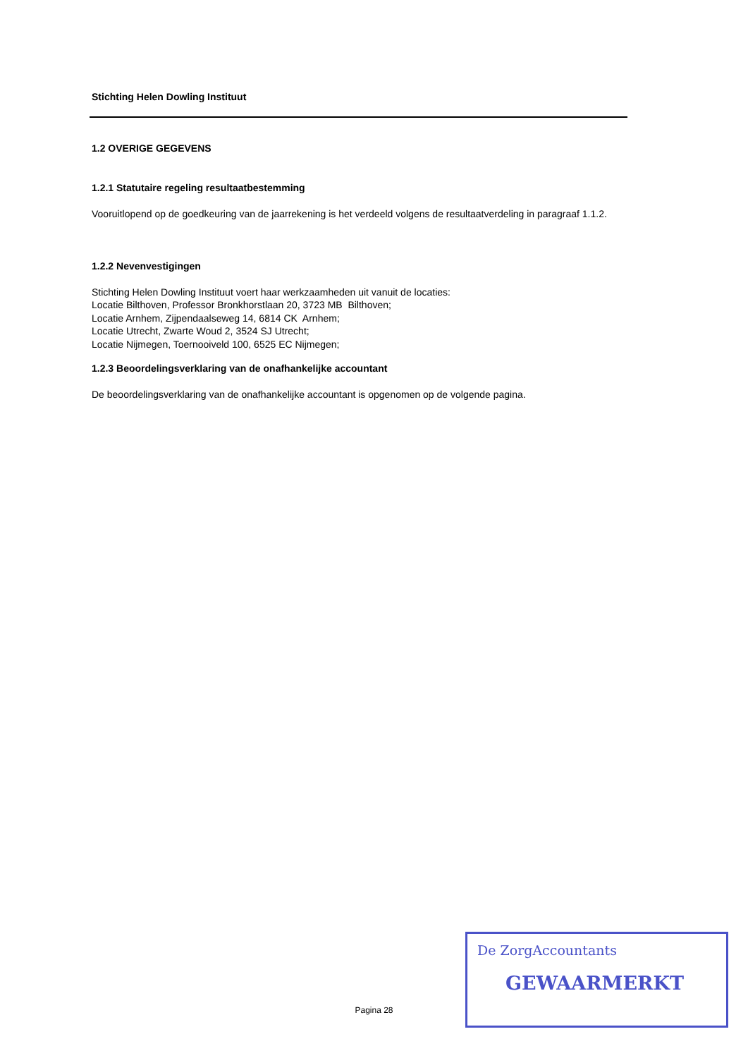Stichting Helen Dowling Instituut
1.2 OVERIGE GEGEVENS
1.2.1 Statutaire regeling resultaatbestemming
Vooruitlopend op de goedkeuring van de jaarrekening is het verdeeld volgens de resultaatverdeling in paragraaf 1.1.2.
1.2.2 Nevenvestigingen
Stichting Helen Dowling Instituut voert haar werkzaamheden uit vanuit de locaties:
Locatie Bilthoven, Professor Bronkhorstlaan 20, 3723 MB Bilthoven;
Locatie Arnhem, Zijpendaalseweg 14, 6814 CK Arnhem;
Locatie Utrecht, Zwarte Woud 2, 3524 SJ Utrecht;
Locatie Nijmegen, Toernooiveld 100, 6525 EC Nijmegen;
1.2.3 Beoordelingsverklaring van de onafhankelijke accountant
De beoordelingsverklaring van de onafhankelijke accountant is opgenomen op de volgende pagina.
Pagina 28
De ZorgAccountants
GEWAARMERKT